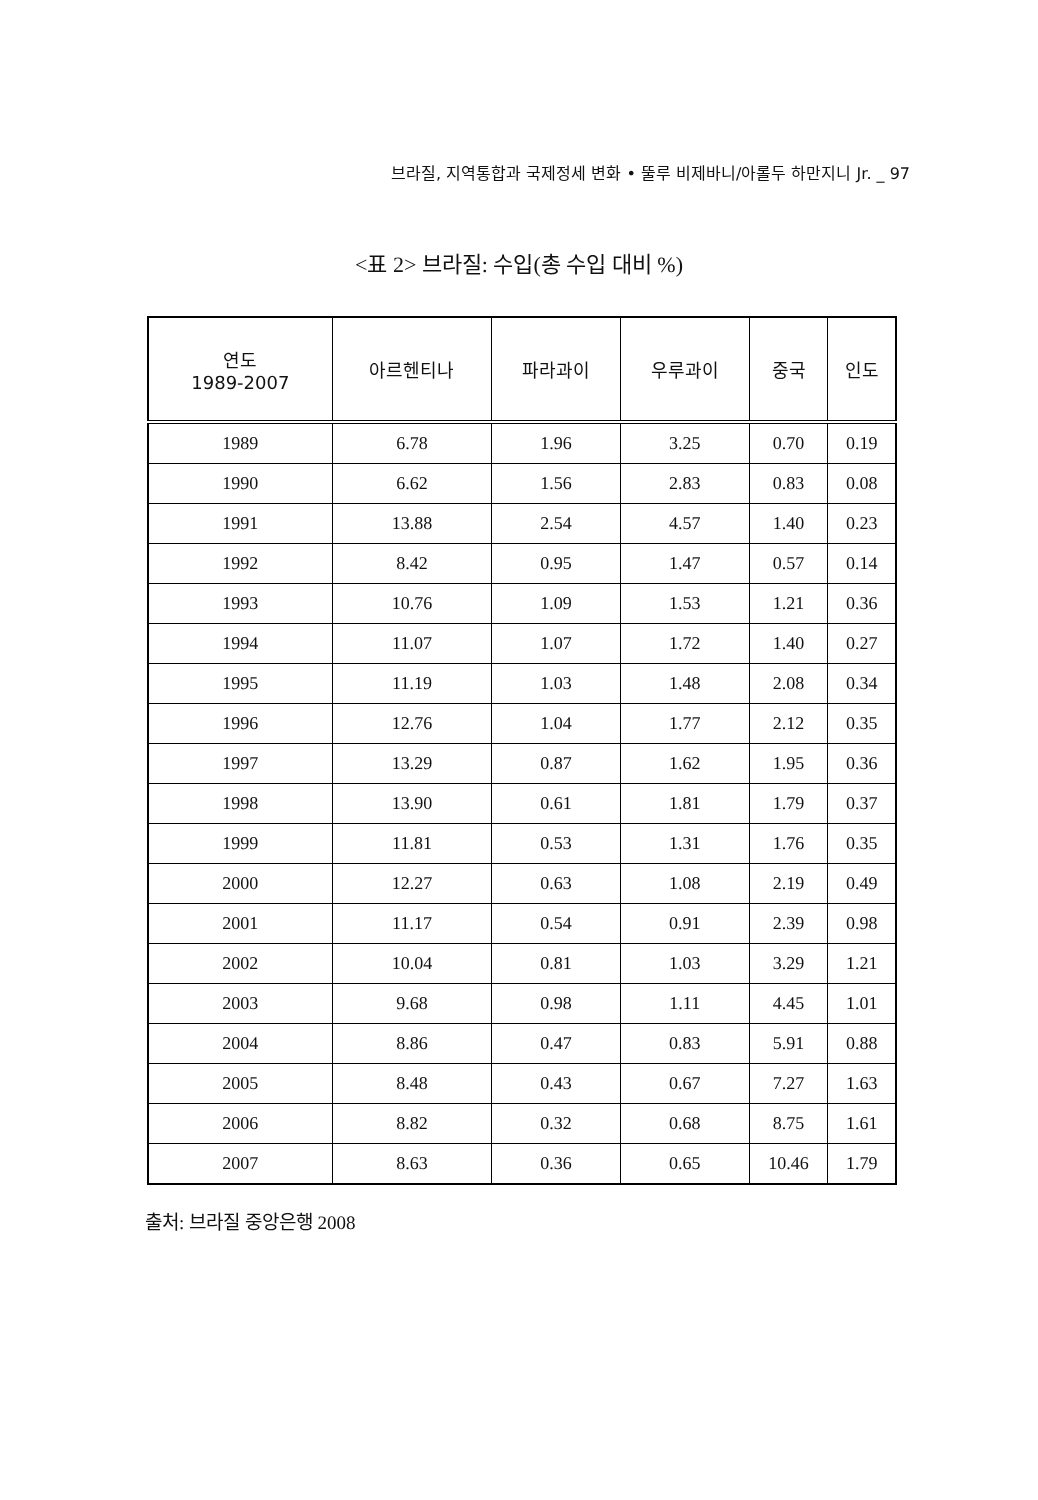브라질, 지역통합과 국제정세 변화 • 뚤루 비제바니/아롤두 하만지니 Jr. _ 97
<표 2> 브라질: 수입(총 수입 대비 %)
| 연도 1989-2007 | 아르헨티나 | 파라과이 | 우루과이 | 중국 | 인도 |
| --- | --- | --- | --- | --- | --- |
| 1989 | 6.78 | 1.96 | 3.25 | 0.70 | 0.19 |
| 1990 | 6.62 | 1.56 | 2.83 | 0.83 | 0.08 |
| 1991 | 13.88 | 2.54 | 4.57 | 1.40 | 0.23 |
| 1992 | 8.42 | 0.95 | 1.47 | 0.57 | 0.14 |
| 1993 | 10.76 | 1.09 | 1.53 | 1.21 | 0.36 |
| 1994 | 11.07 | 1.07 | 1.72 | 1.40 | 0.27 |
| 1995 | 11.19 | 1.03 | 1.48 | 2.08 | 0.34 |
| 1996 | 12.76 | 1.04 | 1.77 | 2.12 | 0.35 |
| 1997 | 13.29 | 0.87 | 1.62 | 1.95 | 0.36 |
| 1998 | 13.90 | 0.61 | 1.81 | 1.79 | 0.37 |
| 1999 | 11.81 | 0.53 | 1.31 | 1.76 | 0.35 |
| 2000 | 12.27 | 0.63 | 1.08 | 2.19 | 0.49 |
| 2001 | 11.17 | 0.54 | 0.91 | 2.39 | 0.98 |
| 2002 | 10.04 | 0.81 | 1.03 | 3.29 | 1.21 |
| 2003 | 9.68 | 0.98 | 1.11 | 4.45 | 1.01 |
| 2004 | 8.86 | 0.47 | 0.83 | 5.91 | 0.88 |
| 2005 | 8.48 | 0.43 | 0.67 | 7.27 | 1.63 |
| 2006 | 8.82 | 0.32 | 0.68 | 8.75 | 1.61 |
| 2007 | 8.63 | 0.36 | 0.65 | 10.46 | 1.79 |
출처: 브라질 중앙은행 2008